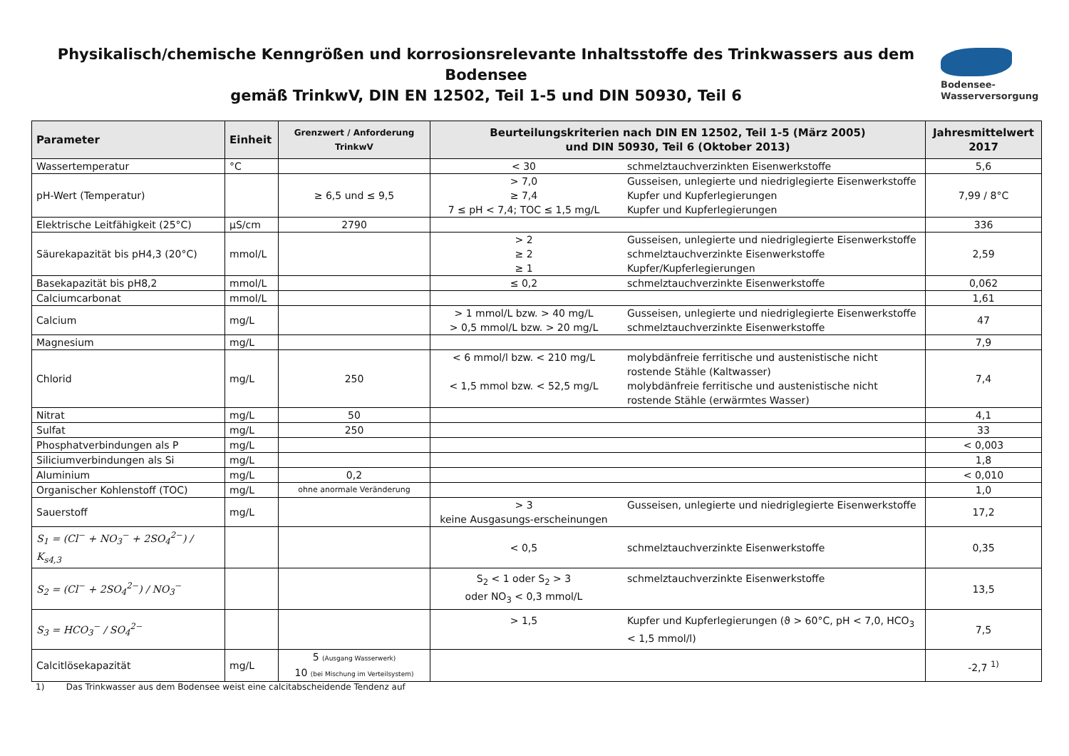Physikalisch/chemische Kenngrößen und korrosionsrelevante Inhaltsstoffe des Trinkwassers aus dem Bodensee
gemäß TrinkwV, DIN EN 12502, Teil 1-5 und DIN 50930, Teil 6
Bodensee-
Wasserversorgung
| Parameter | Einheit | Grenzwert / Anforderung TrinkwV | Beurteilungskriterien nach DIN EN 12502, Teil 1-5 (März 2005) und DIN 50930, Teil 6 (Oktober 2013) | Jahresmittelwert 2017 |
| --- | --- | --- | --- | --- |
| Wassertemperatur | °C | | < 30 schmelztauchverzinkten Eisenwerkstoffe | 5,6 |
| pH-Wert (Temperatur) | | ≥ 6,5 und ≤ 9,5 | > 7,0 ≥ 7,4 7 ≤ pH < 7,4; TOC ≤ 1,5 mg/L Gusseisen, unlegierte und niedriglegierte Eisenwerkstoffe Kupfer und Kupferlegierungen Kupfer und Kupferlegierungen | 7,99 / 8°C |
| Elektrische Leitfähigkeit (25°C) | µS/cm | 2790 | | 336 |
| Säurekapazität bis pH4,3 (20°C) | mmol/L | | > 2 ≥ 2 ≥ 1 Gusseisen, unlegierte und niedriglegierte Eisenwerkstoffe schmelztauchverzinkte Eisenwerkstoffe Kupfer/Kupferlegierungen | 2,59 |
| Basekapazität bis pH8,2 | mmol/L | | ≤ 0,2 schmelztauchverzinkte Eisenwerkstoffe | 0,062 |
| Calciumcarbonat | mmol/L | | | 1,61 |
| Calcium | mg/L | | > 1 mmol/L bzw. > 40 mg/L > 0,5 mmol/L bzw. > 20 mg/L Gusseisen, unlegierte und niedriglegierte Eisenwerkstoffe schmelztauchverzinkte Eisenwerkstoffe | 47 |
| Magnesium | mg/L | | | 7,9 |
| Chlorid | mg/L | 250 | < 6 mmol/l bzw. < 210 mg/L < 1,5 mmol bzw. < 52,5 mg/L molybdänfreie ferritische und austenistische nicht rostende Stähle (Kaltwasser) molybdänfreie ferritische und austenistische nicht rostende Stähle (erwärmtes Wasser) | 7,4 |
| Nitrat | mg/L | 50 | | 4,1 |
| Sulfat | mg/L | 250 | | 33 |
| Phosphatverbindungen als P | mg/L | | | < 0,003 |
| Siliciumverbindungen als Si | mg/L | | | 1,8 |
| Aluminium | mg/L | 0,2 | | < 0,010 |
| Organischer Kohlenstoff (TOC) | mg/L | ohne anormale Veränderung | | 1,0 |
| Sauerstoff | mg/L | | > 3 keine Ausgasungs-erscheinungen Gusseisen, unlegierte und niedriglegierte Eisenwerkstoffe | 17,2 |
| S<sub>1</sub> = (Cl<sup>−</sup> + NO<sub>3</sub><sup>−</sup> + 2SO<sub>4</sub><sup>2−</sup>) / K<sub>s4,3</sub> | | | < 0,5 schmelztauchverzinkte Eisenwerkstoffe | 0,35 |
| S<sub>2</sub> = (Cl<sup>−</sup> + 2SO<sub>4</sub><sup>2−</sup>) / NO<sub>3</sub><sup>−</sup> | | | S<sub>2</sub> < 1 oder S<sub>2</sub> > 3 oder NO<sub>3</sub> < 0,3 mmol/L schmelztauchverzinkte Eisenwerkstoffe | 13,5 |
| S<sub>3</sub> = HCO<sub>3</sub><sup>−</sup> / SO<sub>4</sub><sup>2−</sup> | | | > 1,5 Kupfer und Kupferlegierungen (ϑ > 60°C, pH < 7,0, HCO<sub>3</sub> < 1,5 mmol/l) | 7,5 |
| Calcitlösekapazität | mg/L | 5 (Ausgang Wasserwerk) 10 (bei Mischung im Verteilsystem) | | -2,7 <sup>1)</sup> |
1) Das Trinkwasser aus dem Bodensee weist eine calcitabscheidende Tendenz auf